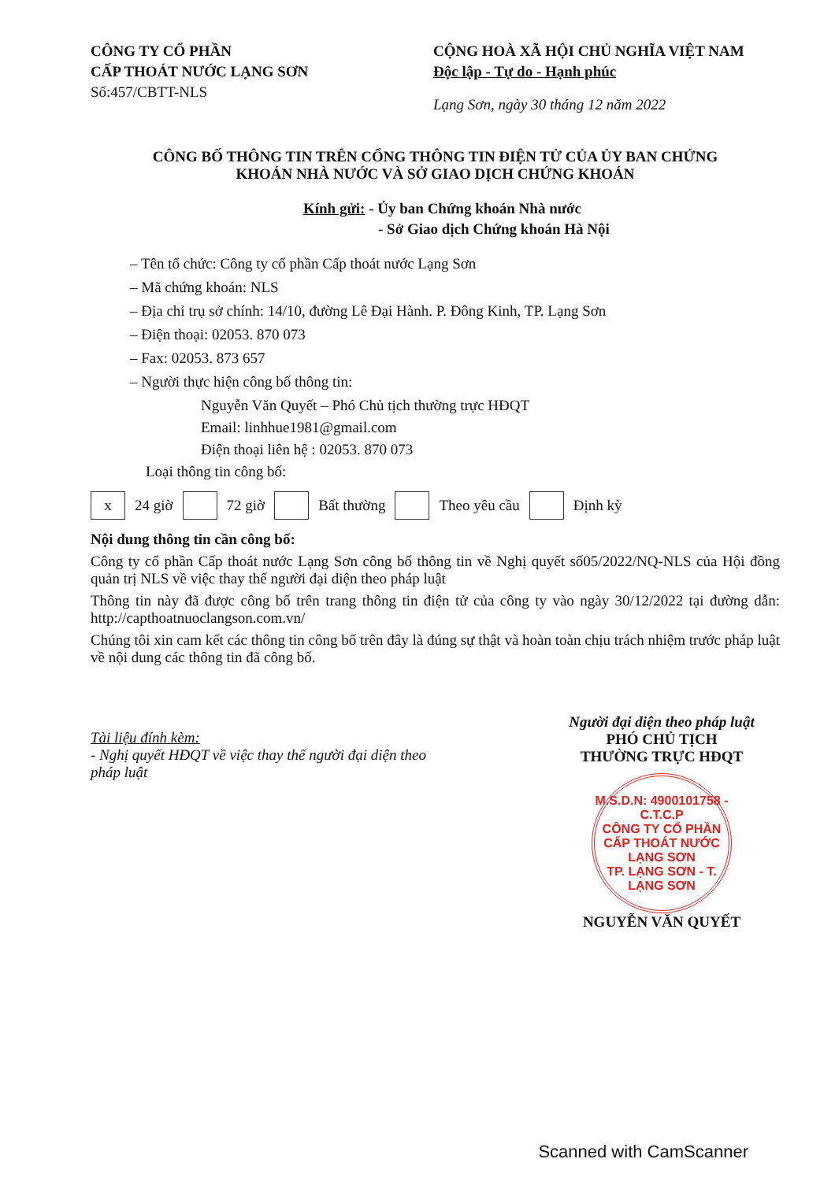CÔNG TY CỔ PHẦN
CẤP THOÁT NƯỚC LẠNG SƠN
Số:457/CBTT-NLS
CỘNG HOÀ XÃ HỘI CHỦ NGHĨA VIỆT NAM
Độc lập - Tự do - Hạnh phúc
Lạng Sơn, ngày 30 tháng 12 năm 2022
CÔNG BỐ THÔNG TIN TRÊN CỔNG THÔNG TIN ĐIỆN TỬ CỦA ỦY BAN CHỨNG
KHOÁN NHÀ NƯỚC VÀ SỞ GIAO DỊCH CHỨNG KHOÁN
Kính gửi: - Ủy ban Chứng khoán Nhà nước
- Sở Giao dịch Chứng khoán Hà Nội
– Tên tổ chức: Công ty cổ phần Cấp thoát nước Lạng Sơn
– Mã chứng khoán: NLS
– Địa chỉ trụ sở chính: 14/10, đường Lê Đại Hành. P. Đông Kinh, TP. Lạng Sơn
– Điện thoại: 02053. 870 073
– Fax: 02053. 873 657
– Người thực hiện công bố thông tin:
Nguyễn Văn Quyết – Phó Chủ tịch thường trực HĐQT
Email: linhhue1981@gmail.com
Điện thoại liên hệ : 02053. 870 073
Loại thông tin công bố:
x 24 giờ 72 giờ Bất thường Theo yêu cầu Định kỳ
Nội dung thông tin cần công bố:
Công ty cổ phần Cấp thoát nước Lạng Sơn công bố thông tin về Nghị quyết số05/2022/NQ-NLS của Hội đồng quản trị NLS về việc thay thế người đại diện theo pháp luật
Thông tin này đã được công bố trên trang thông tin điện tử của công ty vào ngày 30/12/2022 tại đường dẫn: http://capthoatnuoclangson.com.vn/
Chúng tôi xin cam kết các thông tin công bố trên đây là đúng sự thật và hoàn toàn chịu trách nhiệm trước pháp luật về nội dung các thông tin đã công bố.
Tài liệu đính kèm:
- Nghị quyết HĐQT về việc thay thế người đại diện theo pháp luật
Người đại diện theo pháp luật
PHÓ CHỦ TỊCH
THƯỜNG TRỰC HĐQT
M.S.D.N: 4900101758 - C.T.C.P
CÔNG TY CỔ PHẦN CẤP THOÁT NƯỚC LẠNG SƠN
TP. LẠNG SƠN - T. LẠNG SƠN
NGUYỄN VĂN QUYẾT
Scanned with CamScanner